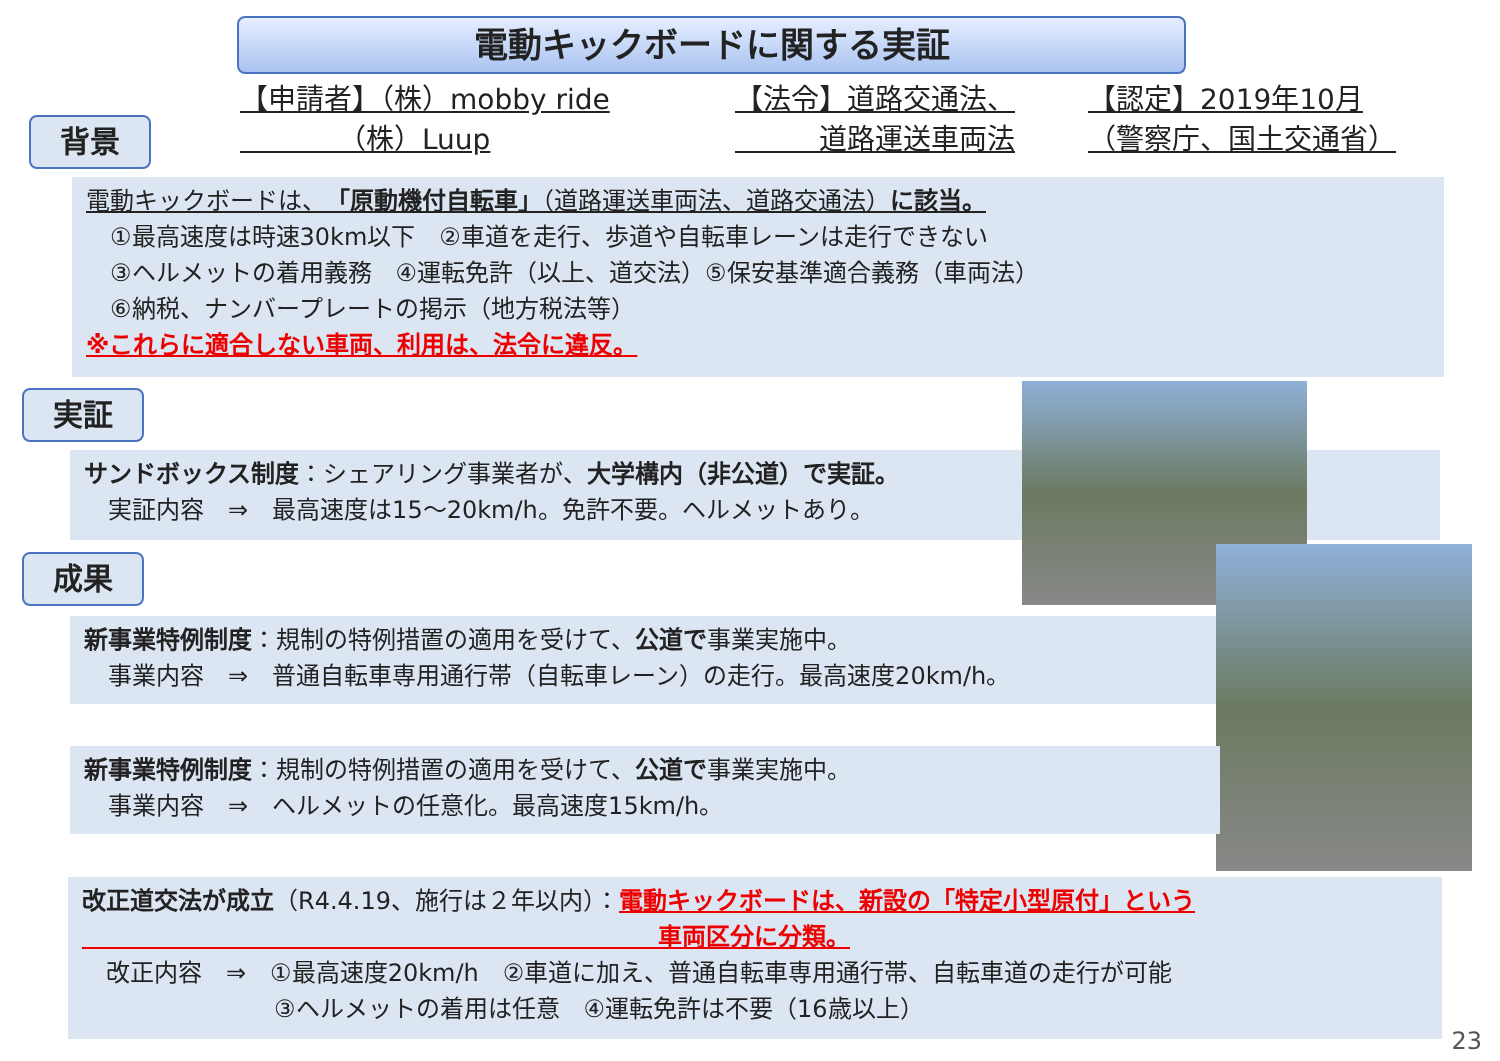電動キックボードに関する実証
背景
【申請者】（株）mobby ride
　　　　（株）Luup
【法令】道路交通法、
　　　道路運送車両法
【認定】2019年10月
（警察庁、国土交通省）
電動キックボードは、「原動機付自転車」（道路運送車両法、道路交通法）に該当。
　①最高速度は時速30km以下　②車道を走行、歩道や自転車レーンは走行できない
　③ヘルメットの着用義務　④運転免許（以上、道交法）⑤保安基準適合義務（車両法）
　⑥納税、ナンバープレートの掲示（地方税法等）
※これらに適合しない車両、利用は、法令に違反。
実証
サンドボックス制度：シェアリング事業者が、大学構内（非公道）で実証。
　実証内容　⇒　最高速度は15～20km/h。免許不要。ヘルメットあり。
成果
新事業特例制度：規制の特例措置の適用を受けて、公道で事業実施中。
　事業内容　⇒　普通自転車専用通行帯（自転車レーン）の走行。最高速度20km/h。
新事業特例制度：規制の特例措置の適用を受けて、公道で事業実施中。
　事業内容　⇒　ヘルメットの任意化。最高速度15km/h。
改正道交法が成立（R4.4.19、施行は２年以内）：電動キックボードは、新設の「特定小型原付」という
　　　　　　　　　　　　　　　　　　　　　　　　車両区分に分類。
　改正内容　⇒　①最高速度20km/h　②車道に加え、普通自転車専用通行帯、自転車道の走行が可能
　　　　　　　　③ヘルメットの着用は任意　④運転免許は不要（16歳以上）
23